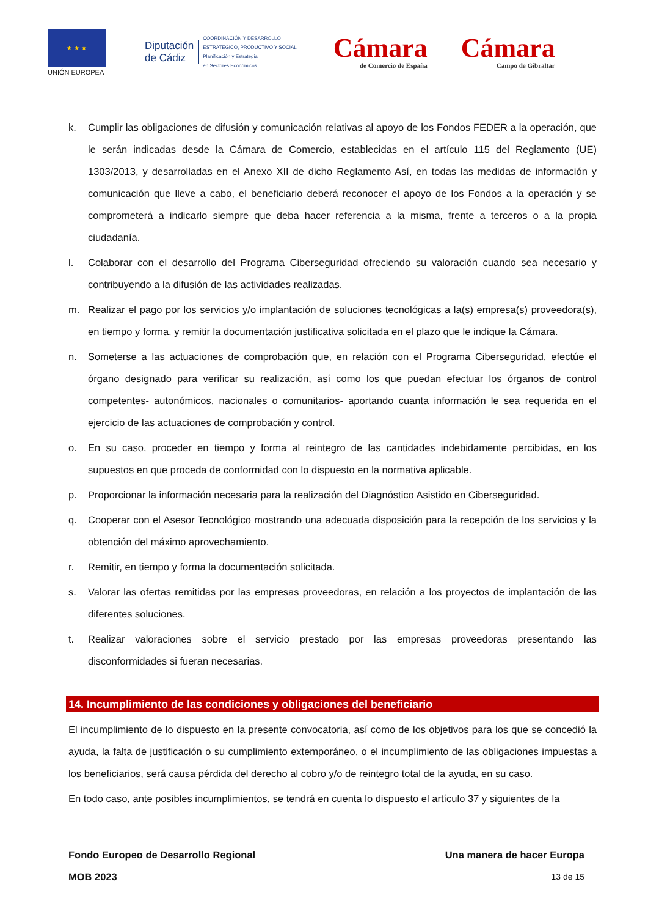★ ★ ★
UNIÓN EUROPEA
Diputación
de Cádiz
COORDINACIÓN Y DESARROLLO
ESTRATÉGICO, PRODUCTIVO Y SOCIAL
Planificación y Estrategia
en Sectores Económicos
Cámara
de Comercio de España
Cámara
Campo de Gibraltar
k. Cumplir las obligaciones de difusión y comunicación relativas al apoyo de los Fondos FEDER a la operación, que le serán indicadas desde la Cámara de Comercio, establecidas en el artículo 115 del Reglamento (UE) 1303/2013, y desarrolladas en el Anexo XII de dicho Reglamento Así, en todas las medidas de información y comunicación que lleve a cabo, el beneficiario deberá reconocer el apoyo de los Fondos a la operación y se comprometerá a indicarlo siempre que deba hacer referencia a la misma, frente a terceros o a la propia ciudadanía.
l. Colaborar con el desarrollo del Programa Ciberseguridad ofreciendo su valoración cuando sea necesario y contribuyendo a la difusión de las actividades realizadas.
m. Realizar el pago por los servicios y/o implantación de soluciones tecnológicas a la(s) empresa(s) proveedora(s), en tiempo y forma, y remitir la documentación justificativa solicitada en el plazo que le indique la Cámara.
n. Someterse a las actuaciones de comprobación que, en relación con el Programa Ciberseguridad, efectúe el órgano designado para verificar su realización, así como los que puedan efectuar los órganos de control competentes- autonómicos, nacionales o comunitarios- aportando cuanta información le sea requerida en el ejercicio de las actuaciones de comprobación y control.
o. En su caso, proceder en tiempo y forma al reintegro de las cantidades indebidamente percibidas, en los supuestos en que proceda de conformidad con lo dispuesto en la normativa aplicable.
p. Proporcionar la información necesaria para la realización del Diagnóstico Asistido en Ciberseguridad.
q. Cooperar con el Asesor Tecnológico mostrando una adecuada disposición para la recepción de los servicios y la obtención del máximo aprovechamiento.
r. Remitir, en tiempo y forma la documentación solicitada.
s. Valorar las ofertas remitidas por las empresas proveedoras, en relación a los proyectos de implantación de las diferentes soluciones.
t. Realizar valoraciones sobre el servicio prestado por las empresas proveedoras presentando las disconformidades si fueran necesarias.
14. Incumplimiento de las condiciones y obligaciones del beneficiario
El incumplimiento de lo dispuesto en la presente convocatoria, así como de los objetivos para los que se concedió la ayuda, la falta de justificación o su cumplimiento extemporáneo, o el incumplimiento de las obligaciones impuestas a los beneficiarios, será causa pérdida del derecho al cobro y/o de reintegro total de la ayuda, en su caso.
En todo caso, ante posibles incumplimientos, se tendrá en cuenta lo dispuesto el artículo 37 y siguientes de la
Fondo Europeo de Desarrollo Regional Una manera de hacer Europa
MOB 2023 13 de 15